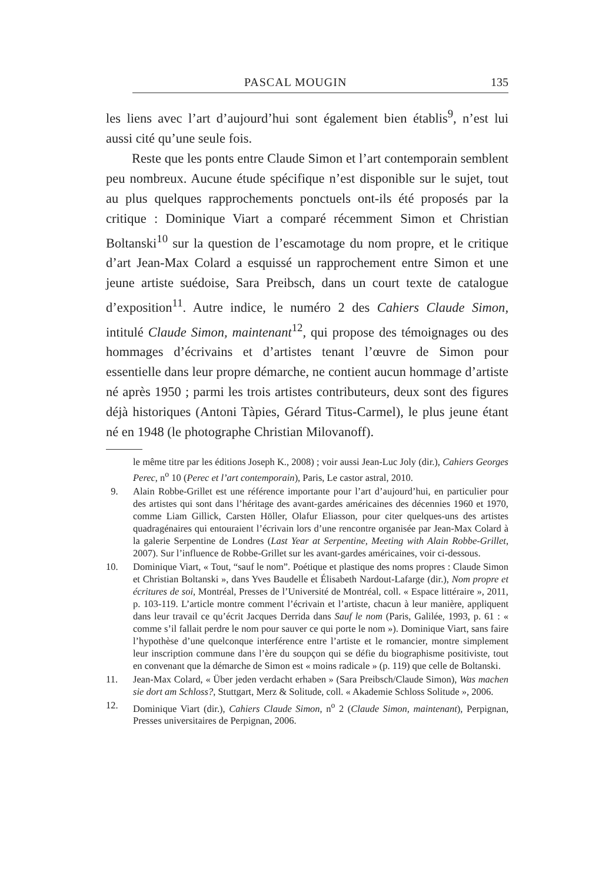PASCAL MOUGIN 135
les liens avec l’art d’aujourd’hui sont également bien établis<sup>9</sup>, n’est lui aussi cité qu’une seule fois.
Reste que les ponts entre Claude Simon et l’art contemporain semblent peu nombreux. Aucune étude spécifique n’est disponible sur le sujet, tout au plus quelques rapprochements ponctuels ont-ils été proposés par la critique : Dominique Viart a comparé récemment Simon et Christian Boltanski<sup>10</sup> sur la question de l’escamotage du nom propre, et le critique d’art Jean-Max Colard a esquissé un rapprochement entre Simon et une jeune artiste suédoise, Sara Preibsch, dans un court texte de catalogue d’exposition<sup>11</sup>. Autre indice, le numéro 2 des Cahiers Claude Simon, intitulé Claude Simon, maintenant<sup>12</sup>, qui propose des témoignages ou des hommages d’écrivains et d’artistes tenant l’œuvre de Simon pour essentielle dans leur propre démarche, ne contient aucun hommage d’artiste né après 1950 ; parmi les trois artistes contributeurs, deux sont des figures déjà historiques (Antoni Tàpies, Gérard Titus-Carmel), le plus jeune étant né en 1948 (le photographe Christian Milovanoff).
le même titre par les éditions Joseph K., 2008) ; voir aussi Jean-Luc Joly (dir.), Cahiers Georges Perec, n<sup>o</sup> 10 (Perec et l’art contemporain), Paris, Le castor astral, 2010.
9. Alain Robbe-Grillet est une référence importante pour l’art d’aujourd’hui, en particulier pour des artistes qui sont dans l’héritage des avant-gardes américaines des décennies 1960 et 1970, comme Liam Gillick, Carsten Höller, Olafur Eliasson, pour citer quelques-uns des artistes quadragénaires qui entouraient l’écrivain lors d’une rencontre organisée par Jean-Max Colard à la galerie Serpentine de Londres (Last Year at Serpentine, Meeting with Alain Robbe-Grillet, 2007). Sur l’influence de Robbe-Grillet sur les avant-gardes américaines, voir ci-dessous.
10. Dominique Viart, « Tout, “sauf le nom”. Poétique et plastique des noms propres : Claude Simon et Christian Boltanski », dans Yves Baudelle et Élisabeth Nardout-Lafarge (dir.), Nom propre et écritures de soi, Montréal, Presses de l’Université de Montréal, coll. « Espace littéraire », 2011, p. 103-119. L’article montre comment l’écrivain et l’artiste, chacun à leur manière, appliquent dans leur travail ce qu’écrit Jacques Derrida dans Sauf le nom (Paris, Galilée, 1993, p. 61 : « comme s’il fallait perdre le nom pour sauver ce qui porte le nom »). Dominique Viart, sans faire l’hypothèse d’une quelconque interférence entre l’artiste et le romancier, montre simplement leur inscription commune dans l’ère du soupçon qui se défie du biographisme positiviste, tout en convenant que la démarche de Simon est « moins radicale » (p. 119) que celle de Boltanski.
11. Jean-Max Colard, « Über jeden verdacht erhaben » (Sara Preibsch/Claude Simon), Was machen sie dort am Schloss?, Stuttgart, Merz & Solitude, coll. « Akademie Schloss Solitude », 2006.
12. Dominique Viart (dir.), Cahiers Claude Simon, n<sup>o</sup> 2 (Claude Simon, maintenant), Perpignan, Presses universitaires de Perpignan, 2006.